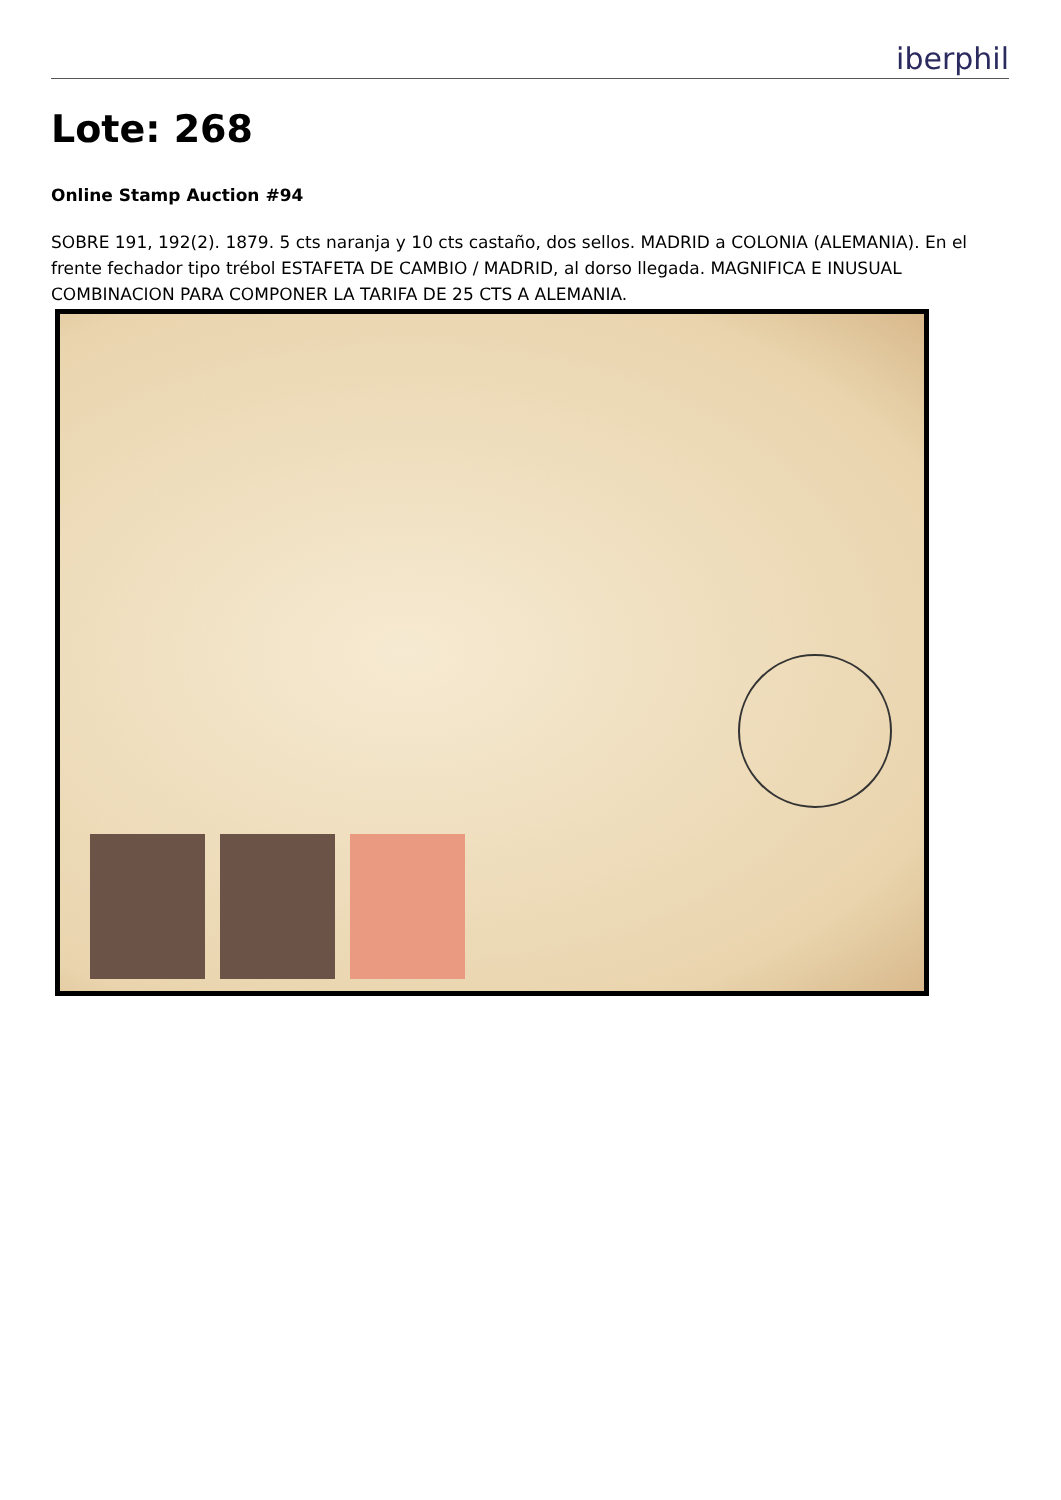iberphil
Lote: 268
Online Stamp Auction #94
SOBRE 191, 192(2). 1879. 5 cts naranja y 10 cts castaño, dos sellos. MADRID a COLONIA (ALEMANIA). En el frente fechador tipo trébol ESTAFETA DE CAMBIO / MADRID, al dorso llegada. MAGNIFICA E INUSUAL COMBINACION PARA COMPONER LA TARIFA DE 25 CTS A ALEMANIA.